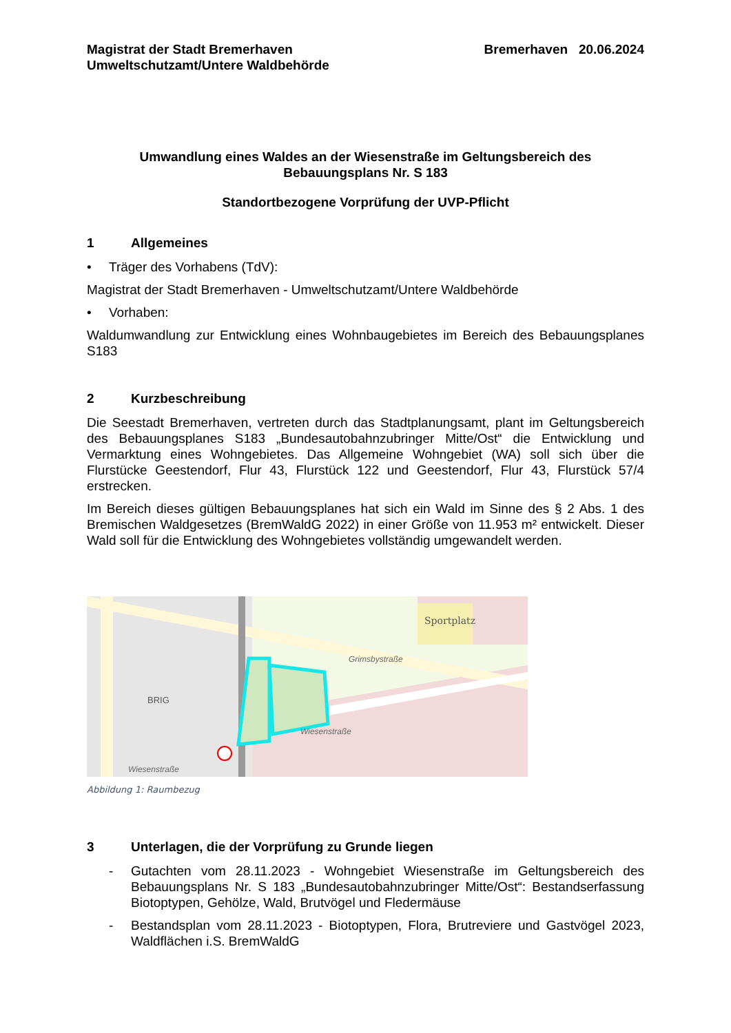Magistrat der Stadt Bremerhaven
Umweltschutzamt/Untere Waldbehörde
Bremerhaven 20.06.2024
Umwandlung eines Waldes an der Wiesenstraße im Geltungsbereich des Bebauungsplans Nr. S 183
Standortbezogene Vorprüfung der UVP-Pflicht
1 Allgemeines
• Träger des Vorhabens (TdV):
Magistrat der Stadt Bremerhaven - Umweltschutzamt/Untere Waldbehörde
• Vorhaben:
Waldumwandlung zur Entwicklung eines Wohnbaugebietes im Bereich des Bebauungsplanes S183
2 Kurzbeschreibung
Die Seestadt Bremerhaven, vertreten durch das Stadtplanungsamt, plant im Geltungsbereich des Bebauungsplanes S183 „Bundesautobahnzubringer Mitte/Ost“ die Entwicklung und Vermarktung eines Wohngebietes. Das Allgemeine Wohngebiet (WA) soll sich über die Flurstücke Geestendorf, Flur 43, Flurstück 122 und Geestendorf, Flur 43, Flurstück 57/4 erstrecken.
Im Bereich dieses gültigen Bebauungsplanes hat sich ein Wald im Sinne des § 2 Abs. 1 des Bremischen Waldgesetzes (BremWaldG 2022) in einer Größe von 11.953 m² entwickelt. Dieser Wald soll für die Entwicklung des Wohngebietes vollständig umgewandelt werden.
Sportplatz
Grimsbystraße
Wiesenstraße
Wiesenstraße
BRIG
Abbildung 1: Raumbezug
3 Unterlagen, die der Vorprüfung zu Grunde liegen
- Gutachten vom 28.11.2023 - Wohngebiet Wiesenstraße im Geltungsbereich des Bebauungsplans Nr. S 183 „Bundesautobahnzubringer Mitte/Ost“: Bestandserfassung Biotoptypen, Gehölze, Wald, Brutvögel und Fledermäuse
- Bestandsplan vom 28.11.2023 - Biotoptypen, Flora, Brutreviere und Gastvögel 2023, Waldflächen i.S. BremWaldG